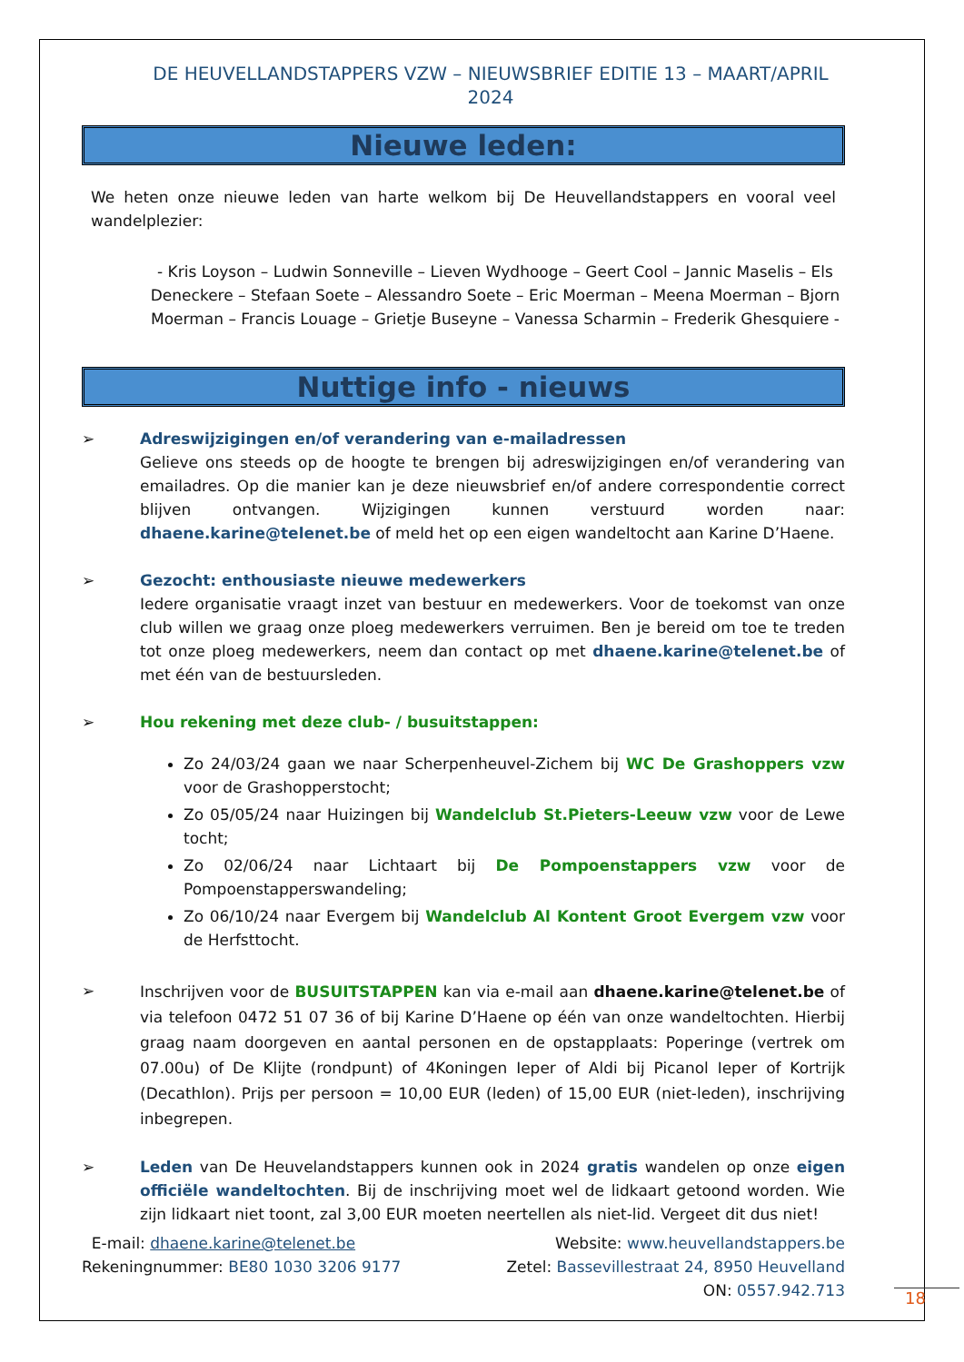DE HEUVELLANDSTAPPERS VZW – NIEUWSBRIEF EDITIE 13 – MAART/APRIL 2024
Nieuwe leden:
We heten onze nieuwe leden van harte welkom bij De Heuvellandstappers en vooral veel wandelplezier:
- Kris Loyson – Ludwin Sonneville – Lieven Wydhooge – Geert Cool – Jannic Maselis – Els Deneckere – Stefaan Soete – Alessandro Soete – Eric Moerman – Meena Moerman – Bjorn Moerman – Francis Louage – Grietje Buseyne – Vanessa Scharmin – Frederik Ghesquiere -
Nuttige info - nieuws
➢ Adreswijzigingen en/of verandering van e-mailadressen
Gelieve ons steeds op de hoogte te brengen bij adreswijzigingen en/of verandering van emailadres. Op die manier kan je deze nieuwsbrief en/of andere correspondentie correct blijven ontvangen. Wijzigingen kunnen verstuurd worden naar: dhaene.karine@telenet.be of meld het op een eigen wandeltocht aan Karine D’Haene.
➢ Gezocht: enthousiaste nieuwe medewerkers
Iedere organisatie vraagt inzet van bestuur en medewerkers. Voor de toekomst van onze club willen we graag onze ploeg medewerkers verruimen. Ben je bereid om toe te treden tot onze ploeg medewerkers, neem dan contact op met dhaene.karine@telenet.be of met één van de bestuursleden.
➢ Hou rekening met deze club- / busuitstappen:
Zo 24/03/24 gaan we naar Scherpenheuvel-Zichem bij WC De Grashoppers vzw voor de Grashopperstocht;
Zo 05/05/24 naar Huizingen bij Wandelclub St.Pieters-Leeuw vzw voor de Lewe tocht;
Zo 02/06/24 naar Lichtaart bij De Pompoenstappers vzw voor de Pompoenstapperswandeling;
Zo 06/10/24 naar Evergem bij Wandelclub Al Kontent Groot Evergem vzw voor de Herfsttocht.
➢
Inschrijven voor de BUSUITSTAPPEN kan via e-mail aan dhaene.karine@telenet.be of via telefoon 0472 51 07 36 of bij Karine D’Haene op één van onze wandeltochten. Hierbij graag naam doorgeven en aantal personen en de opstapplaats: Poperinge (vertrek om 07.00u) of De Klijte (rondpunt) of 4Koningen Ieper of Aldi bij Picanol Ieper of Kortrijk (Decathlon). Prijs per persoon = 10,00 EUR (leden) of 15,00 EUR (niet-leden), inschrijving inbegrepen.
➢ Leden van De Heuvelandstappers kunnen ook in 2024 gratis wandelen op onze eigen officiële wandeltochten. Bij de inschrijving moet wel de lidkaart getoond worden. Wie zijn lidkaart niet toont, zal 3,00 EUR moeten neertellen als niet-lid. Vergeet dit dus niet!
E-mail: dhaene.karine@telenet.be
Website: www.heuvellandstappers.be
Rekeningnummer: BE80 1030 3206 9177
Zetel: Bassevillestraat 24, 8950 Heuvelland
ON: 0557.942.713
18